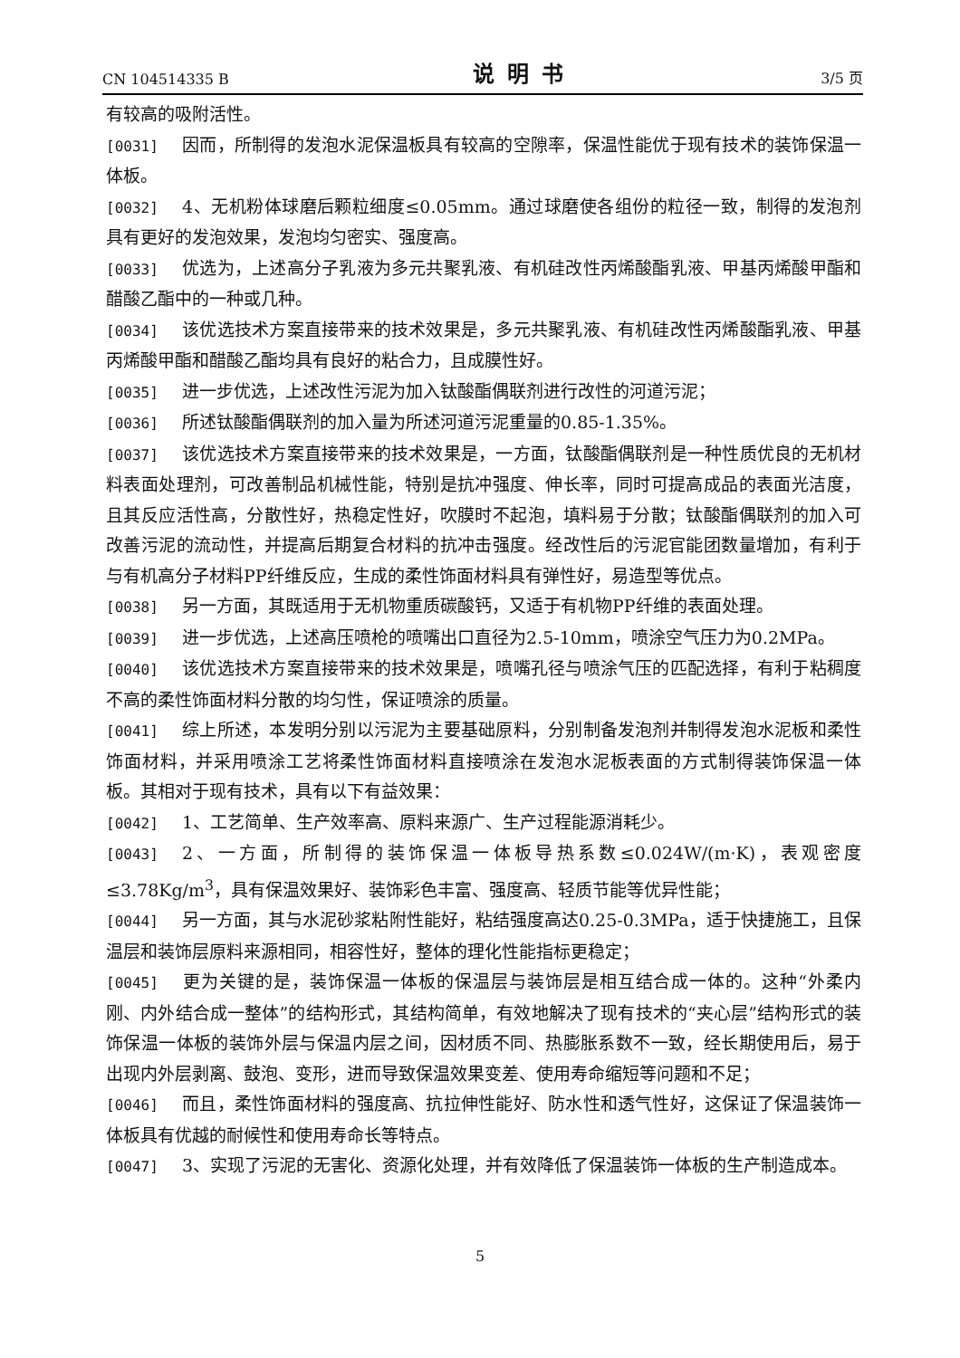CN 104514335 B 说明书 3/5 页
有较高的吸附活性。
[0031] 因而，所制得的发泡水泥保温板具有较高的空隙率，保温性能优于现有技术的装饰保温一体板。
[0032] 4、无机粉体球磨后颗粒细度≤0.05mm。通过球磨使各组份的粒径一致，制得的发泡剂具有更好的发泡效果，发泡均匀密实、强度高。
[0033] 优选为，上述高分子乳液为多元共聚乳液、有机硅改性丙烯酸酯乳液、甲基丙烯酸甲酯和醋酸乙酯中的一种或几种。
[0034] 该优选技术方案直接带来的技术效果是，多元共聚乳液、有机硅改性丙烯酸酯乳液、甲基丙烯酸甲酯和醋酸乙酯均具有良好的粘合力，且成膜性好。
[0035] 进一步优选，上述改性污泥为加入钛酸酯偶联剂进行改性的河道污泥；
[0036] 所述钛酸酯偶联剂的加入量为所述河道污泥重量的0.85-1.35%。
[0037] 该优选技术方案直接带来的技术效果是，一方面，钛酸酯偶联剂是一种性质优良的无机材料表面处理剂，可改善制品机械性能，特别是抗冲强度、伸长率，同时可提高成品的表面光洁度，且其反应活性高，分散性好，热稳定性好，吹膜时不起泡，填料易于分散；钛酸酯偶联剂的加入可改善污泥的流动性，并提高后期复合材料的抗冲击强度。经改性后的污泥官能团数量增加，有利于与有机高分子材料PP纤维反应，生成的柔性饰面材料具有弹性好，易造型等优点。
[0038] 另一方面，其既适用于无机物重质碳酸钙，又适于有机物PP纤维的表面处理。
[0039] 进一步优选，上述高压喷枪的喷嘴出口直径为2.5-10mm，喷涂空气压力为0.2MPa。
[0040] 该优选技术方案直接带来的技术效果是，喷嘴孔径与喷涂气压的匹配选择，有利于粘稠度不高的柔性饰面材料分散的均匀性，保证喷涂的质量。
[0041] 综上所述，本发明分别以污泥为主要基础原料，分别制备发泡剂并制得发泡水泥板和柔性饰面材料，并采用喷涂工艺将柔性饰面材料直接喷涂在发泡水泥板表面的方式制得装饰保温一体板。其相对于现有技术，具有以下有益效果：
[0042] 1、工艺简单、生产效率高、原料来源广、生产过程能源消耗少。
[0043] 2、一方面，所制得的装饰保温一体板导热系数≤0.024W/(m·K)，表观密度≤3.78Kg/m<sup>3</sup>，具有保温效果好、装饰彩色丰富、强度高、轻质节能等优异性能；
[0044] 另一方面，其与水泥砂浆粘附性能好，粘结强度高达0.25-0.3MPa，适于快捷施工，且保温层和装饰层原料来源相同，相容性好，整体的理化性能指标更稳定；
[0045] 更为关键的是，装饰保温一体板的保温层与装饰层是相互结合成一体的。这种“外柔内刚、内外结合成一整体”的结构形式，其结构简单，有效地解决了现有技术的“夹心层”结构形式的装饰保温一体板的装饰外层与保温内层之间，因材质不同、热膨胀系数不一致，经长期使用后，易于出现内外层剥离、鼓泡、变形，进而导致保温效果变差、使用寿命缩短等问题和不足；
[0046] 而且，柔性饰面材料的强度高、抗拉伸性能好、防水性和透气性好，这保证了保温装饰一体板具有优越的耐候性和使用寿命长等特点。
[0047] 3、实现了污泥的无害化、资源化处理，并有效降低了保温装饰一体板的生产制造成本。
5